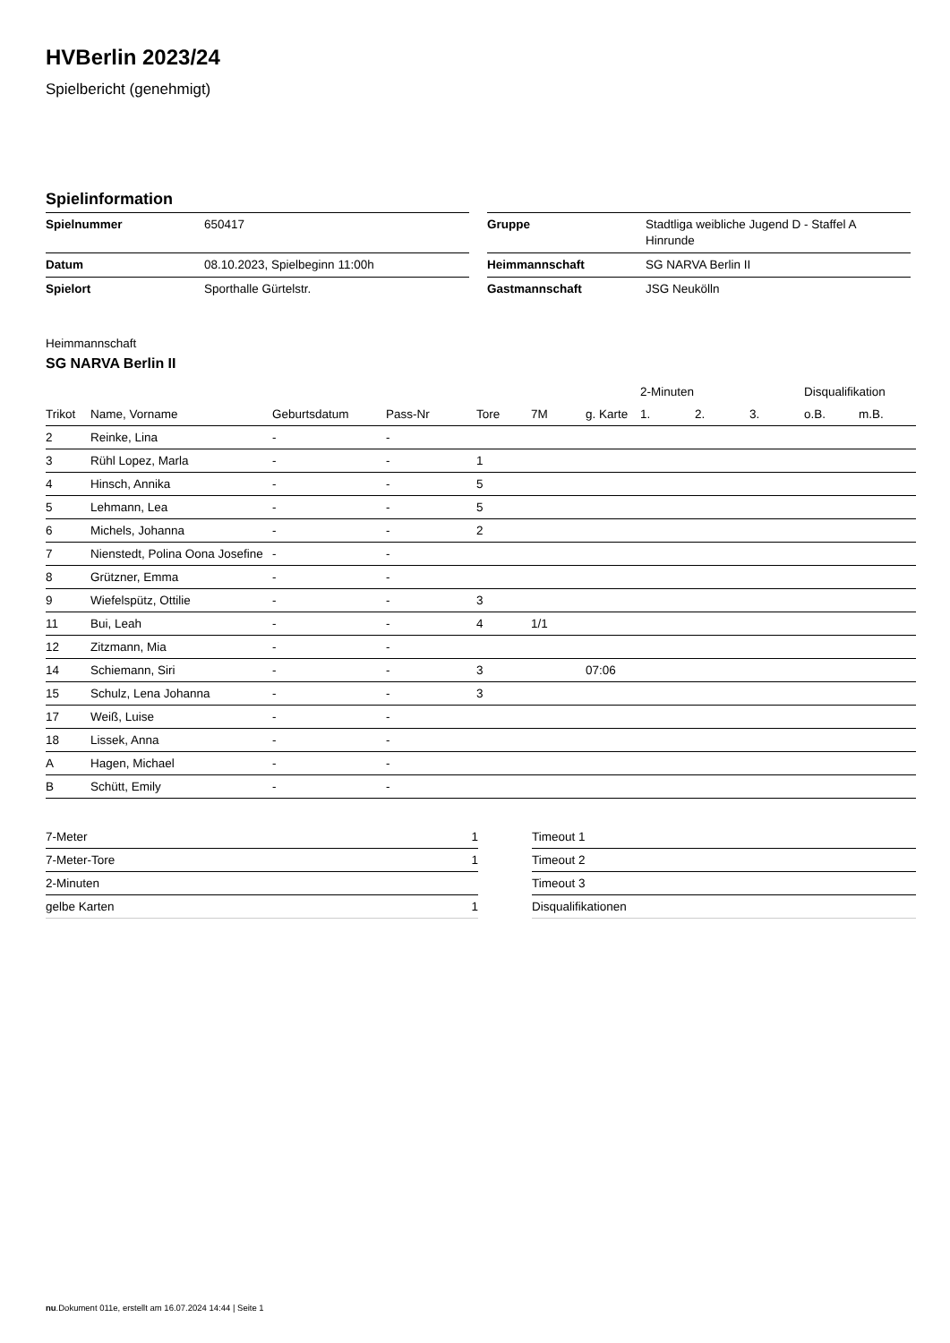HVBerlin 2023/24
Spielbericht (genehmigt)
Spielinformation
| Spielnummer | 650417 |
| Datum | 08.10.2023, Spielbeginn 11:00h |
| Spielort | Sporthalle Gürtelstr. |
| Gruppe | Stadtliga weibliche Jugend D - Staffel A Hinrunde |
| Heimmannschaft | SG NARVA Berlin II |
| Gastmannschaft | JSG Neukölln |
Heimmannschaft
SG NARVA Berlin II
| | | | | | | | 2-Minuten | | | Disqualifikation | |
| --- | --- | --- | --- | --- | --- | --- | --- | --- | --- | --- | --- |
| Trikot | Name, Vorname | Geburtsdatum | Pass-Nr | Tore | 7M | g. Karte | 1. | 2. | 3. | o.B. | m.B. |
| 2 | Reinke, Lina | - | - | | | | | | | | |
| 3 | Rühl Lopez, Marla | - | - | 1 | | | | | | | |
| 4 | Hinsch, Annika | - | - | 5 | | | | | | | |
| 5 | Lehmann, Lea | - | - | 5 | | | | | | | |
| 6 | Michels, Johanna | - | - | 2 | | | | | | | |
| 7 | Nienstedt, Polina Oona Josefine | - | - | | | | | | | | |
| 8 | Grützner, Emma | - | - | | | | | | | | |
| 9 | Wiefelspütz, Ottilie | - | - | 3 | | | | | | | |
| 11 | Bui, Leah | - | - | 4 | 1/1 | | | | | | |
| 12 | Zitzmann, Mia | - | - | | | | | | | | |
| 14 | Schiemann, Siri | - | - | 3 | | 07:06 | | | | | |
| 15 | Schulz, Lena Johanna | - | - | 3 | | | | | | | |
| 17 | Weiß, Luise | - | - | | | | | | | | |
| 18 | Lissek, Anna | - | - | | | | | | | | |
| A | Hagen, Michael | - | - | | | | | | | | |
| B | Schütt, Emily | - | - | | | | | | | | |
| 7-Meter | 1 |
| 7-Meter-Tore | 1 |
| 2-Minuten | |
| gelbe Karten | 1 |
| Timeout 1 |
| Timeout 2 |
| Timeout 3 |
| Disqualifikationen |
nu.Dokument 011e, erstellt am 16.07.2024 14:44 | Seite 1